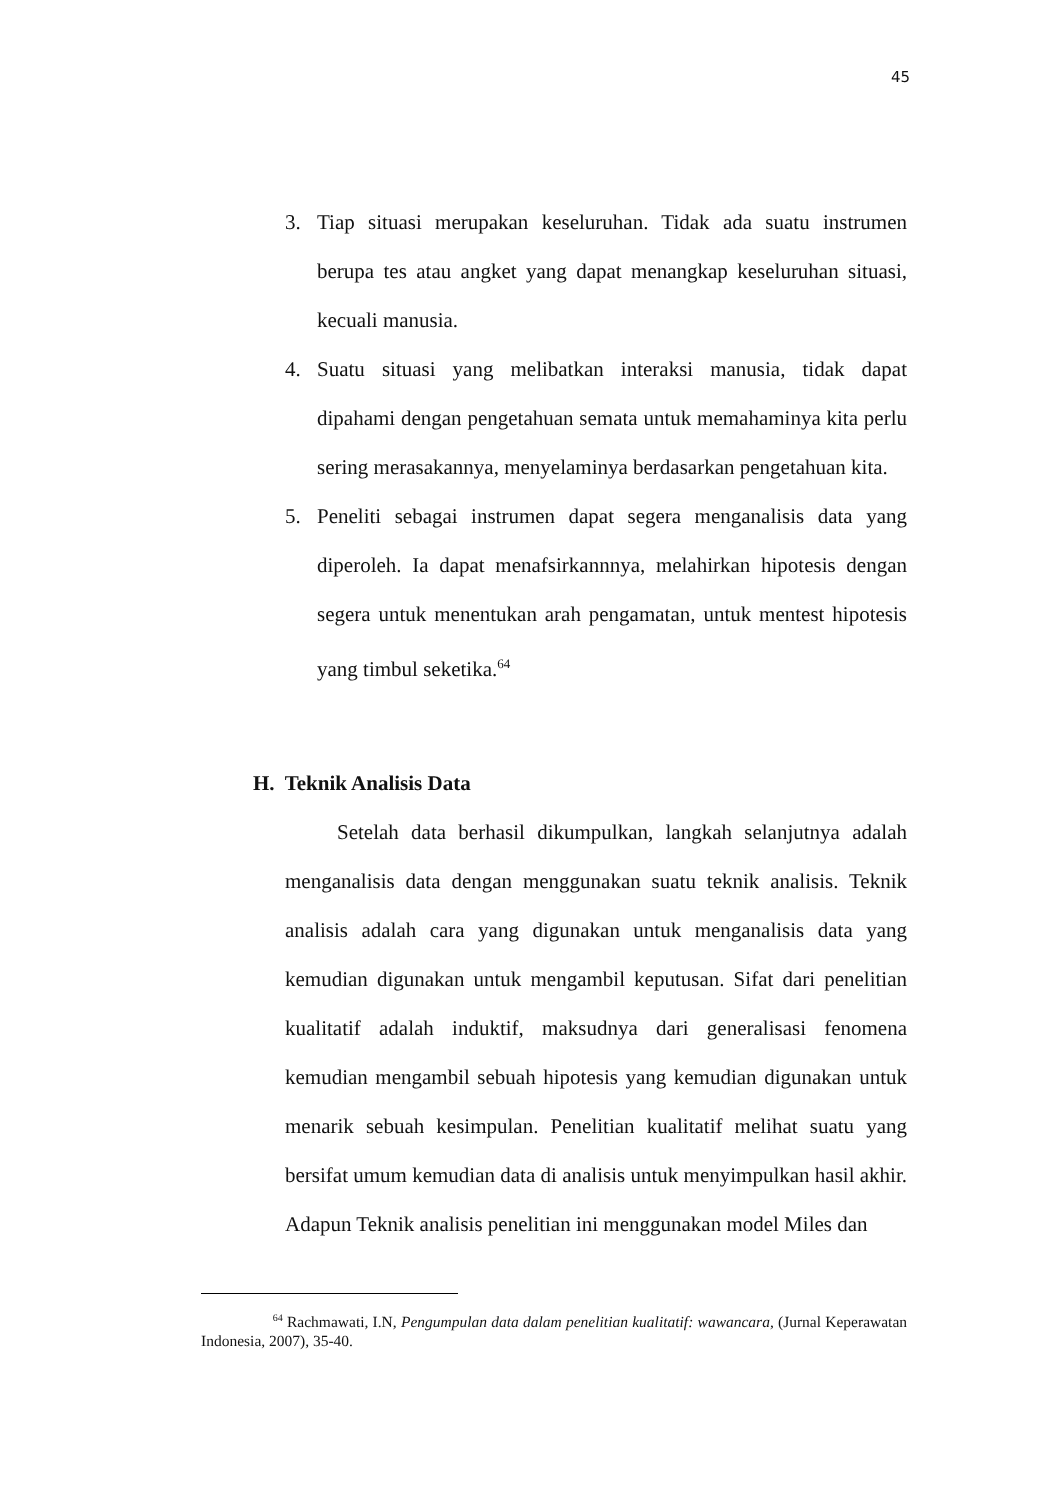45
3. Tiap situasi merupakan keseluruhan. Tidak ada suatu instrumen berupa tes atau angket yang dapat menangkap keseluruhan situasi, kecuali manusia.
4. Suatu situasi yang melibatkan interaksi manusia, tidak dapat dipahami dengan pengetahuan semata untuk memahaminya kita perlu sering merasakannya, menyelaminya berdasarkan pengetahuan kita.
5. Peneliti sebagai instrumen dapat segera menganalisis data yang diperoleh. Ia dapat menafsirkannnya, melahirkan hipotesis dengan segera untuk menentukan arah pengamatan, untuk mentest hipotesis yang timbul seketika.<sup>64</sup>
H. Teknik Analisis Data
Setelah data berhasil dikumpulkan, langkah selanjutnya adalah menganalisis data dengan menggunakan suatu teknik analisis. Teknik analisis adalah cara yang digunakan untuk menganalisis data yang kemudian digunakan untuk mengambil keputusan. Sifat dari penelitian kualitatif adalah induktif, maksudnya dari generalisasi fenomena kemudian mengambil sebuah hipotesis yang kemudian digunakan untuk menarik sebuah kesimpulan. Penelitian kualitatif melihat suatu yang bersifat umum kemudian data di analisis untuk menyimpulkan hasil akhir. Adapun Teknik analisis penelitian ini menggunakan model Miles dan
<sup>64</sup> Rachmawati, I.N, Pengumpulan data dalam penelitian kualitatif: wawancara, (Jurnal Keperawatan Indonesia, 2007), 35-40.